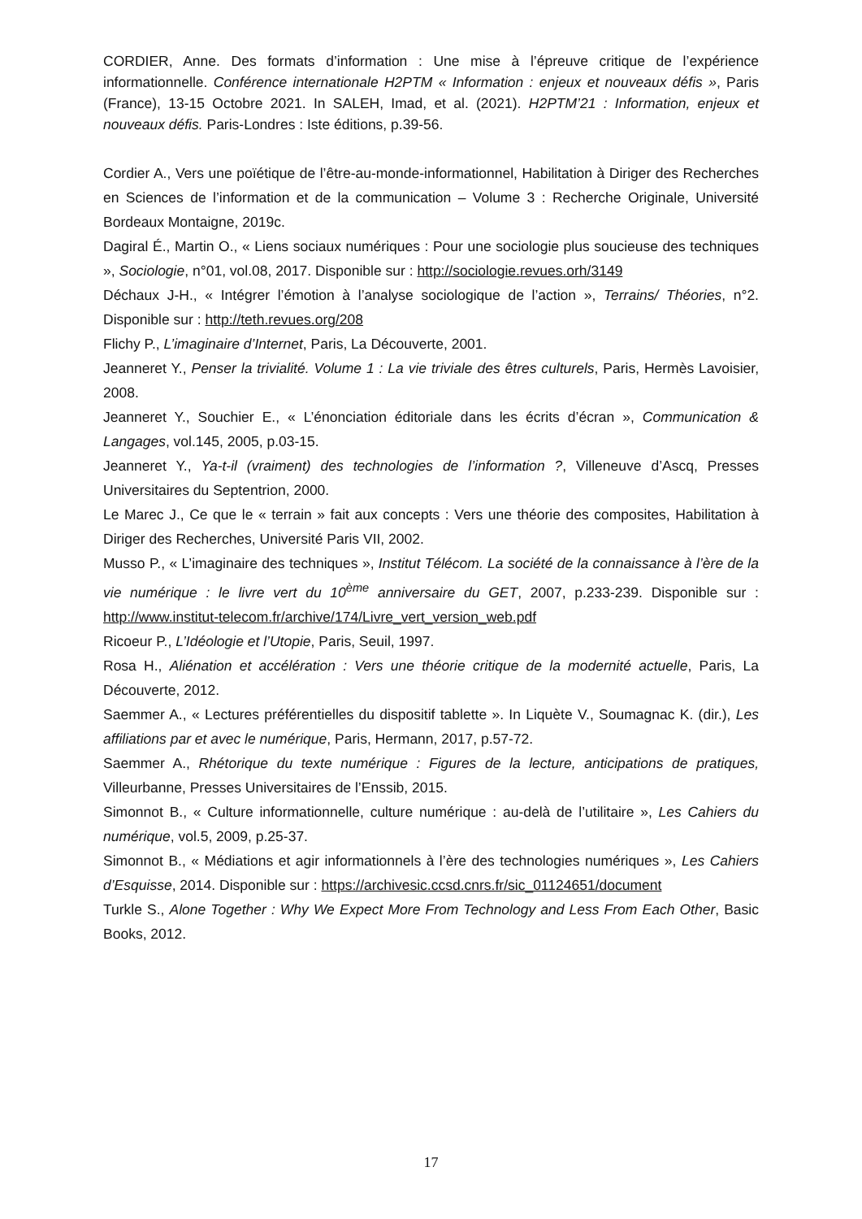CORDIER, Anne. Des formats d’information : Une mise à l’épreuve critique de l’expérience informationnelle. Conférence internationale H2PTM « Information : enjeux et nouveaux défis », Paris (France), 13-15 Octobre 2021. In SALEH, Imad, et al. (2021). H2PTM’21 : Information, enjeux et nouveaux défis. Paris-Londres : Iste éditions, p.39-56.
Cordier A., Vers une poïétique de l’être-au-monde-informationnel, Habilitation à Diriger des Recherches en Sciences de l’information et de la communication – Volume 3 : Recherche Originale, Université Bordeaux Montaigne, 2019c.
Dagiral É., Martin O., « Liens sociaux numériques : Pour une sociologie plus soucieuse des techniques », Sociologie, n°01, vol.08, 2017. Disponible sur : http://sociologie.revues.orh/3149
Déchaux J-H., « Intégrer l’émotion à l’analyse sociologique de l’action », Terrains/ Théories, n°2. Disponible sur : http://teth.revues.org/208
Flichy P., L’imaginaire d’Internet, Paris, La Découverte, 2001.
Jeanneret Y., Penser la trivialité. Volume 1 : La vie triviale des êtres culturels, Paris, Hermès Lavoisier, 2008.
Jeanneret Y., Souchier E., « L’énonciation éditoriale dans les écrits d’écran », Communication & Langages, vol.145, 2005, p.03-15.
Jeanneret Y., Ya-t-il (vraiment) des technologies de l’information ?, Villeneuve d’Ascq, Presses Universitaires du Septentrion, 2000.
Le Marec J., Ce que le « terrain » fait aux concepts : Vers une théorie des composites, Habilitation à Diriger des Recherches, Université Paris VII, 2002.
Musso P., « L’imaginaire des techniques », Institut Télécom. La société de la connaissance à l’ère de la vie numérique : le livre vert du 10<sup>ème</sup> anniversaire du GET, 2007, p.233-239. Disponible sur : http://www.institut-telecom.fr/archive/174/Livre_vert_version_web.pdf
Ricoeur P., L’Idéologie et l’Utopie, Paris, Seuil, 1997.
Rosa H., Aliénation et accélération : Vers une théorie critique de la modernité actuelle, Paris, La Découverte, 2012.
Saemmer A., « Lectures préférentielles du dispositif tablette ». In Liquète V., Soumagnac K. (dir.), Les affiliations par et avec le numérique, Paris, Hermann, 2017, p.57-72.
Saemmer A., Rhétorique du texte numérique : Figures de la lecture, anticipations de pratiques, Villeurbanne, Presses Universitaires de l’Enssib, 2015.
Simonnot B., « Culture informationnelle, culture numérique : au-delà de l’utilitaire », Les Cahiers du numérique, vol.5, 2009, p.25-37.
Simonnot B., « Médiations et agir informationnels à l’ère des technologies numériques », Les Cahiers d’Esquisse, 2014. Disponible sur : https://archivesic.ccsd.cnrs.fr/sic_01124651/document
Turkle S., Alone Together : Why We Expect More From Technology and Less From Each Other, Basic Books, 2012.
17